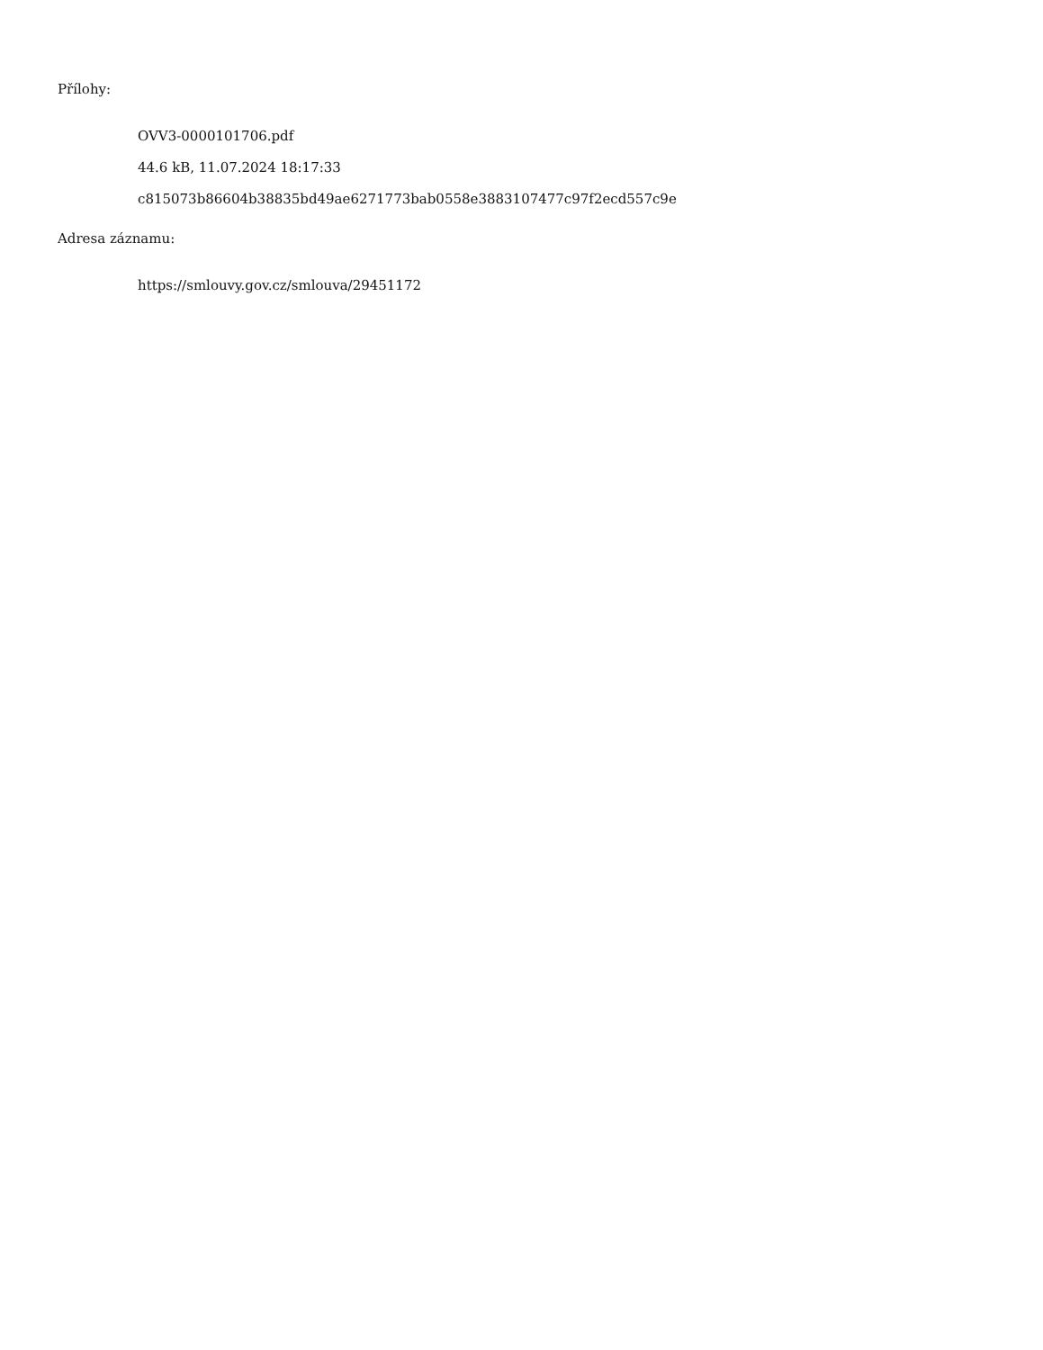Přílohy:
OVV3-0000101706.pdf
44.6 kB, 11.07.2024 18:17:33
c815073b86604b38835bd49ae6271773bab0558e3883107477c97f2ecd557c9e
Adresa záznamu:
https://smlouvy.gov.cz/smlouva/29451172